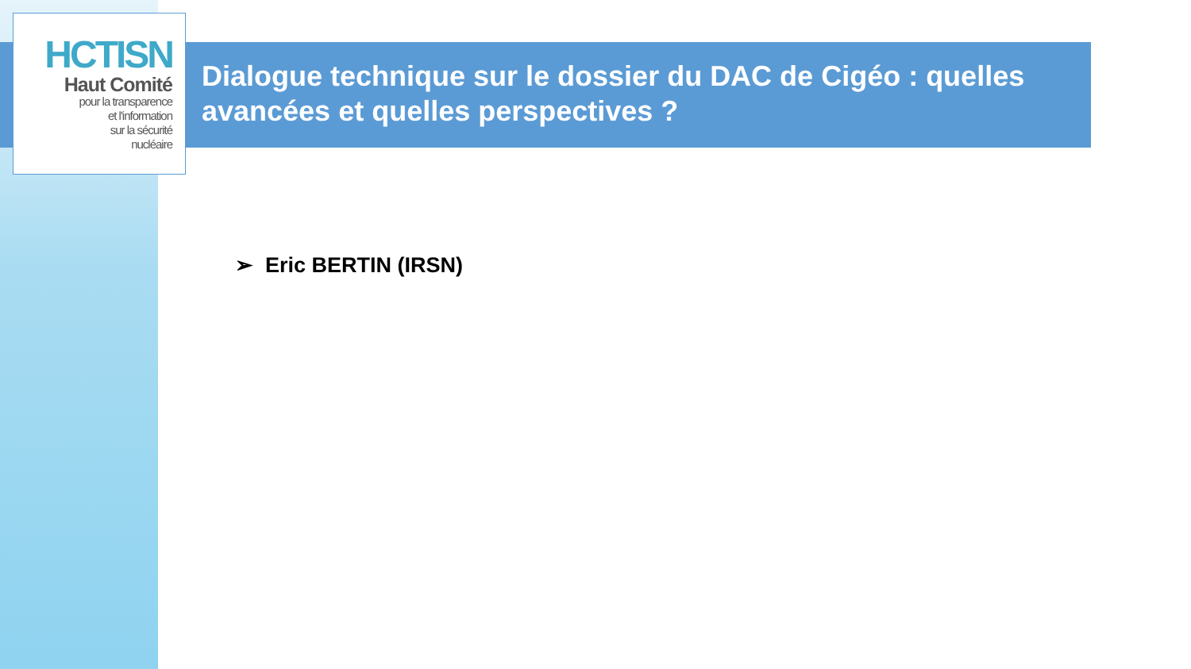HCTISN
Haut Comité
pour la transparence
et l'information
sur la sécurité
nucléaire
Dialogue technique sur le dossier du DAC de Cigéo : quelles avancées et quelles perspectives ?
➢ Eric BERTIN (IRSN)